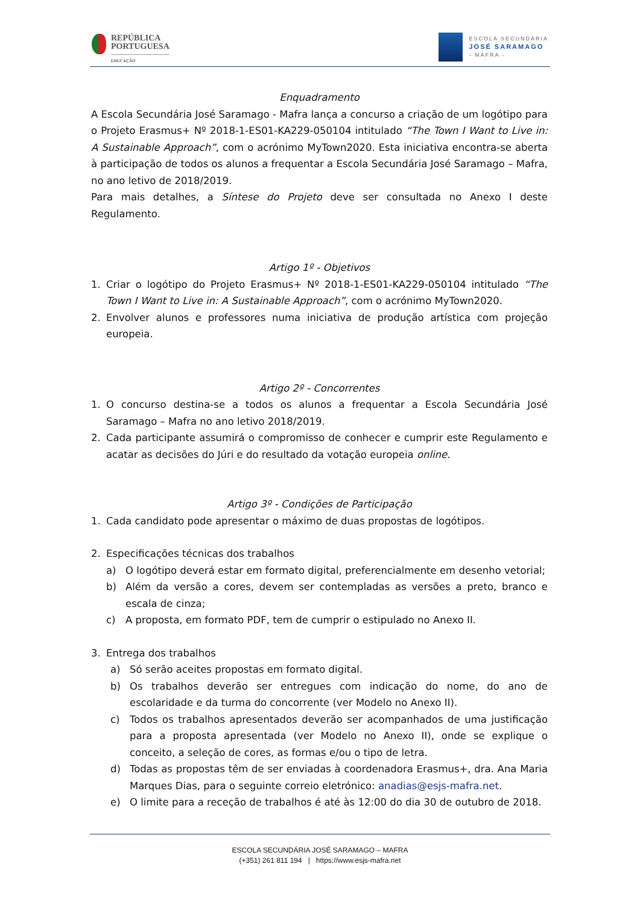REPÚBLICA
PORTUGUESA
EDUCAÇÃO
ESCOLA SECUNDÁRIA
JOSÉ SARAMAGO
- MAFRA -
Enquadramento
A Escola Secundária José Saramago - Mafra lança a concurso a criação de um logótipo para o Projeto Erasmus+ Nº 2018-1-ES01-KA229-050104 intitulado “The Town I Want to Live in: A Sustainable Approach”, com o acrónimo MyTown2020. Esta iniciativa encontra-se aberta à participação de todos os alunos a frequentar a Escola Secundária José Saramago – Mafra, no ano letivo de 2018/2019.
Para mais detalhes, a Síntese do Projeto deve ser consultada no Anexo I deste Regulamento.
Artigo 1º - Objetivos
1. Criar o logótipo do Projeto Erasmus+ Nº 2018-1-ES01-KA229-050104 intitulado “The Town I Want to Live in: A Sustainable Approach”, com o acrónimo MyTown2020.
2. Envolver alunos e professores numa iniciativa de produção artística com projeção europeia.
Artigo 2º - Concorrentes
1. O concurso destina-se a todos os alunos a frequentar a Escola Secundária José Saramago – Mafra no ano letivo 2018/2019.
2. Cada participante assumirá o compromisso de conhecer e cumprir este Regulamento e acatar as decisões do Júri e do resultado da votação europeia online.
Artigo 3º - Condições de Participação
1. Cada candidato pode apresentar o máximo de duas propostas de logótipos.
2. Especificações técnicas dos trabalhos
a) O logótipo deverá estar em formato digital, preferencialmente em desenho vetorial;
b) Além da versão a cores, devem ser contempladas as versões a preto, branco e escala de cinza;
c) A proposta, em formato PDF, tem de cumprir o estipulado no Anexo II.
3. Entrega dos trabalhos
a) Só serão aceites propostas em formato digital.
b) Os trabalhos deverão ser entregues com indicação do nome, do ano de escolaridade e da turma do concorrente (ver Modelo no Anexo II).
c) Todos os trabalhos apresentados deverão ser acompanhados de uma justificação para a proposta apresentada (ver Modelo no Anexo II), onde se explique o conceito, a seleção de cores, as formas e/ou o tipo de letra.
d) Todas as propostas têm de ser enviadas à coordenadora Erasmus+, dra. Ana Maria Marques Dias, para o seguinte correio eletrónico: anadias@esjs-mafra.net.
e) O limite para a receção de trabalhos é até às 12:00 do dia 30 de outubro de 2018.
ESCOLA SECUNDÁRIA JOSÉ SARAMAGO – MAFRA
(+351) 261 811 194 | https://www.esjs-mafra.net